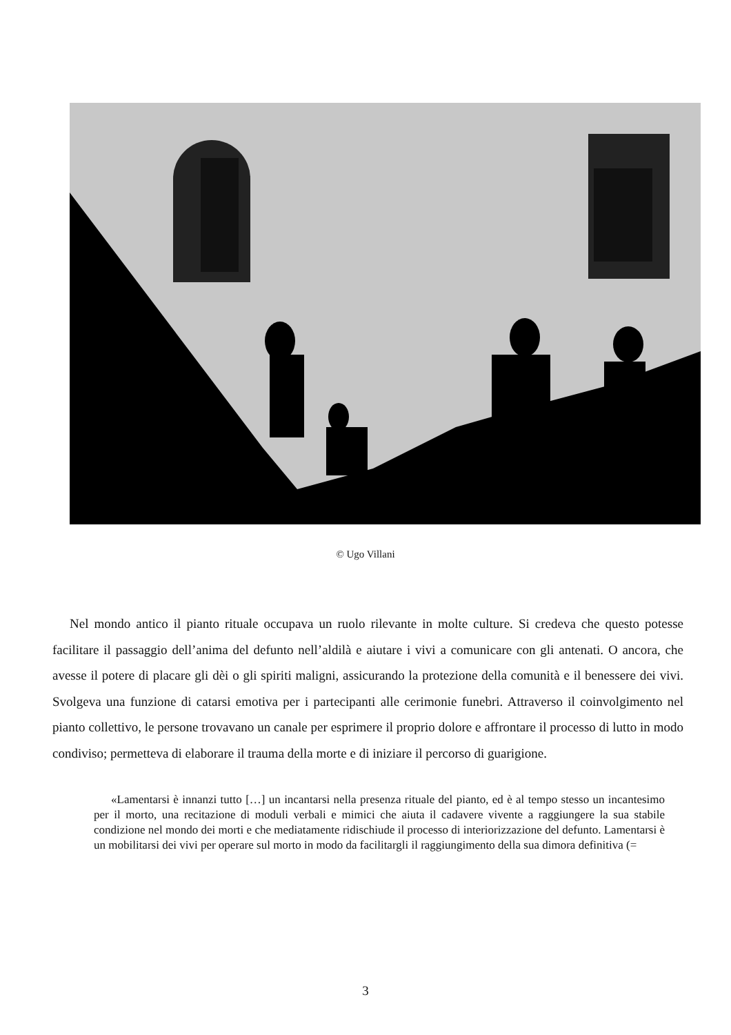© Ugo Villani
Nel mondo antico il pianto rituale occupava un ruolo rilevante in molte culture. Si credeva che questo potesse facilitare il passaggio dell’anima del defunto nell’aldilà e aiutare i vivi a comunicare con gli antenati. O ancora, che avesse il potere di placare gli dèi o gli spiriti maligni, assicurando la protezione della comunità e il benessere dei vivi. Svolgeva una funzione di catarsi emotiva per i partecipanti alle cerimonie funebri. Attraverso il coinvolgimento nel pianto collettivo, le persone trovavano un canale per esprimere il proprio dolore e affrontare il processo di lutto in modo condiviso; permetteva di elaborare il trauma della morte e di iniziare il percorso di guarigione.
«Lamentarsi è innanzi tutto […] un incantarsi nella presenza rituale del pianto, ed è al tempo stesso un incantesimo per il morto, una recitazione di moduli verbali e mimici che aiuta il cadavere vivente a raggiungere la sua stabile condizione nel mondo dei morti e che mediatamente ridischiude il processo di interiorizzazione del defunto. Lamentarsi è un mobilitarsi dei vivi per operare sul morto in modo da facilitargli il raggiungimento della sua dimora definitiva (=
3